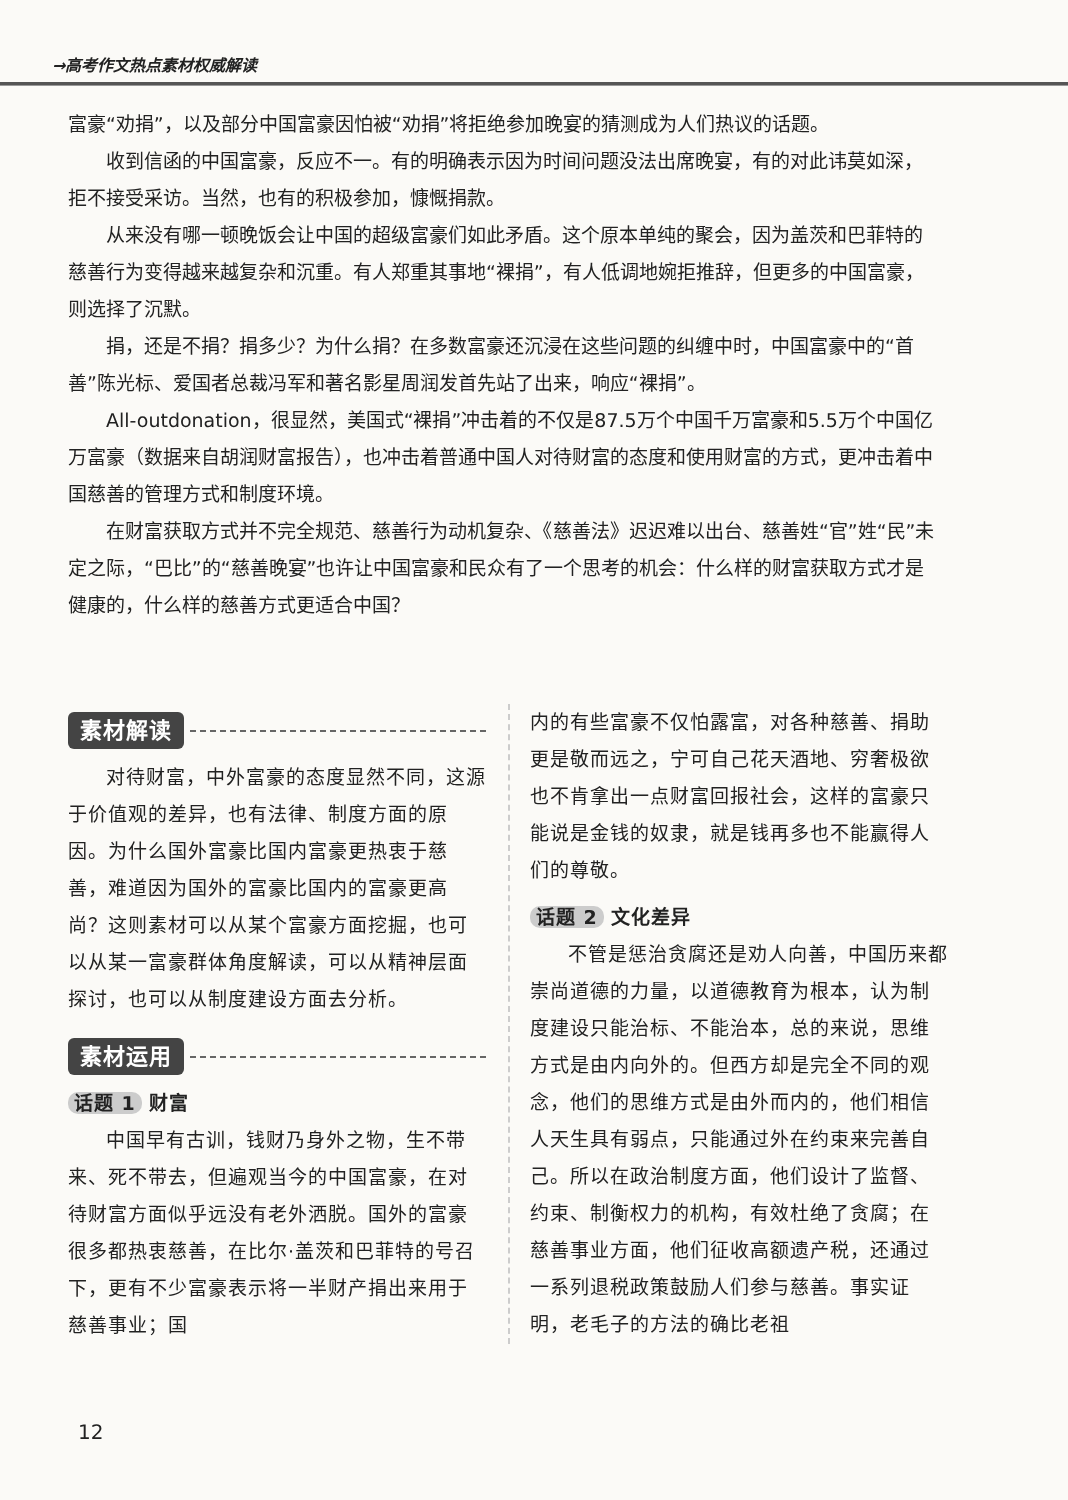→高考作文热点素材权威解读
富豪“劝捐”，以及部分中国富豪因怕被“劝捐”将拒绝参加晚宴的猜测成为人们热议的话题。
收到信函的中国富豪，反应不一。有的明确表示因为时间问题没法出席晚宴，有的对此讳莫如深，拒不接受采访。当然，也有的积极参加，慷慨捐款。
从来没有哪一顿晚饭会让中国的超级富豪们如此矛盾。这个原本单纯的聚会，因为盖茨和巴菲特的慈善行为变得越来越复杂和沉重。有人郑重其事地“裸捐”，有人低调地婉拒推辞，但更多的中国富豪，则选择了沉默。
捐，还是不捐？捐多少？为什么捐？在多数富豪还沉浸在这些问题的纠缠中时，中国富豪中的“首善”陈光标、爱国者总裁冯军和著名影星周润发首先站了出来，响应“裸捐”。
All-outdonation，很显然，美国式“裸捐”冲击着的不仅是87.5万个中国千万富豪和5.5万个中国亿万富豪（数据来自胡润财富报告），也冲击着普通中国人对待财富的态度和使用财富的方式，更冲击着中国慈善的管理方式和制度环境。
在财富获取方式并不完全规范、慈善行为动机复杂、《慈善法》迟迟难以出台、慈善姓“官”姓“民”未定之际，“巴比”的“慈善晚宴”也许让中国富豪和民众有了一个思考的机会：什么样的财富获取方式才是健康的，什么样的慈善方式更适合中国？
素材解读
对待财富，中外富豪的态度显然不同，这源于价值观的差异，也有法律、制度方面的原因。为什么国外富豪比国内富豪更热衷于慈善，难道因为国外的富豪比国内的富豪更高尚？这则素材可以从某个富豪方面挖掘，也可以从某一富豪群体角度解读，可以从精神层面探讨，也可以从制度建设方面去分析。
素材运用
话题 1 财富
中国早有古训，钱财乃身外之物，生不带来、死不带去，但遍观当今的中国富豪，在对待财富方面似乎远没有老外洒脱。国外的富豪很多都热衷慈善，在比尔·盖茨和巴菲特的号召下，更有不少富豪表示将一半财产捐出来用于慈善事业；国
内的有些富豪不仅怕露富，对各种慈善、捐助更是敬而远之，宁可自己花天酒地、穷奢极欲也不肯拿出一点财富回报社会，这样的富豪只能说是金钱的奴隶，就是钱再多也不能赢得人们的尊敬。
话题 2 文化差异
不管是惩治贪腐还是劝人向善，中国历来都崇尚道德的力量，以道德教育为根本，认为制度建设只能治标、不能治本，总的来说，思维方式是由内向外的。但西方却是完全不同的观念，他们的思维方式是由外而内的，他们相信人天生具有弱点，只能通过外在约束来完善自己。所以在政治制度方面，他们设计了监督、约束、制衡权力的机构，有效杜绝了贪腐；在慈善事业方面，他们征收高额遗产税，还通过一系列退税政策鼓励人们参与慈善。事实证明，老毛子的方法的确比老祖
12